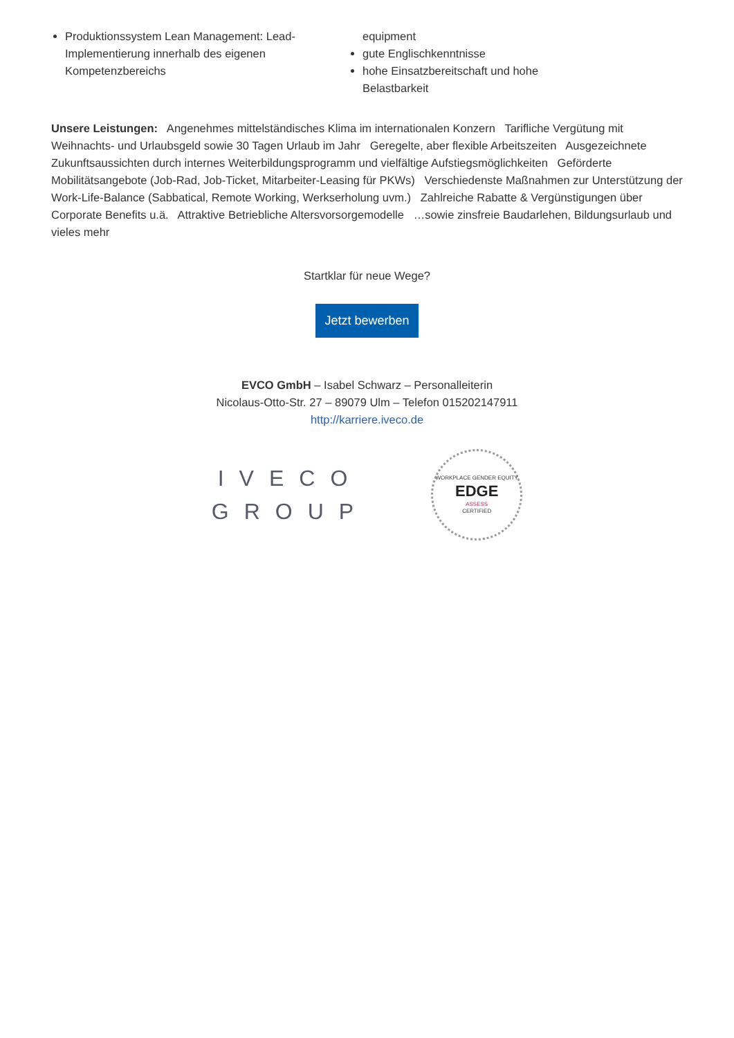Produktionssystem Lean Management: Lead-Implementierung innerhalb des eigenen Kompetenzbereichs
equipment
gute Englischkenntnisse
hohe Einsatzbereitschaft und hohe Belastbarkeit
Unsere Leistungen: Angenehmes mittelständisches Klima im internationalen Konzern Tarifliche Vergütung mit Weihnachts- und Urlaubsgeld sowie 30 Tagen Urlaub im Jahr Geregelte, aber flexible Arbeitszeiten Ausgezeichnete Zukunftsaussichten durch internes Weiterbildungsprogramm und vielfältige Aufstiegsmöglichkeiten Geförderte Mobilitätsangebote (Job-Rad, Job-Ticket, Mitarbeiter-Leasing für PKWs) Verschiedenste Maßnahmen zur Unterstützung der Work-Life-Balance (Sabbatical, Remote Working, Werkserholung uvm.) Zahlreiche Rabatte & Vergünstigungen über Corporate Benefits u.ä. Attraktive Betriebliche Altersvorsorgemodelle …sowie zinsfreie Baudarlehen, Bildungsurlaub und vieles mehr
Startklar für neue Wege?
Jetzt bewerben
EVCO GmbH – Isabel Schwarz – Personalleiterin
Nicolaus-Otto-Str. 27 – 89079 Ulm – Telefon 015202147911
http://karriere.iveco.de
IVECO
GROUP
WORKPLACE GENDER EQUITY
EDGE
ASSESS
CERTIFIED